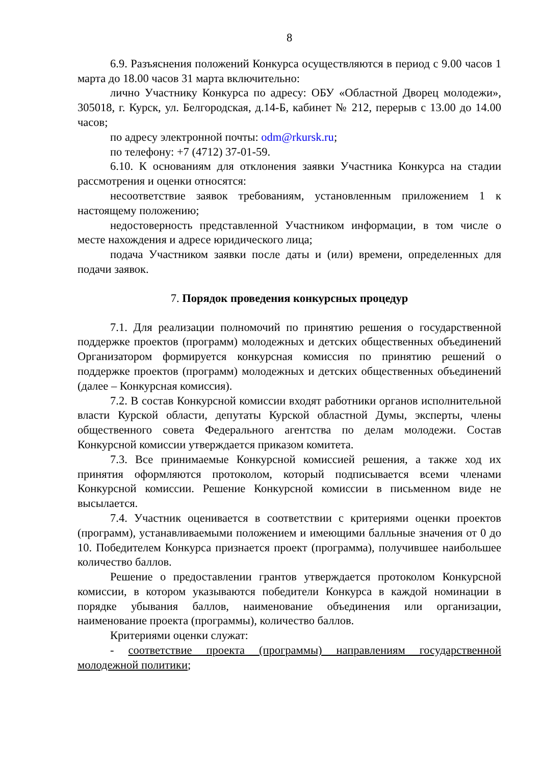8
6.9. Разъяснения положений Конкурса осуществляются в период с 9.00 часов 1 марта до 18.00 часов 31 марта включительно:
лично Участнику Конкурса по адресу: ОБУ «Областной Дворец молодежи», 305018, г. Курск, ул. Белгородская, д.14-Б, кабинет № 212, перерыв с 13.00 до 14.00 часов;
по адресу электронной почты: odm@rkursk.ru;
по телефону: +7 (4712) 37-01-59.
6.10. К основаниям для отклонения заявки Участника Конкурса на стадии рассмотрения и оценки относятся:
несоответствие заявок требованиям, установленным приложением 1 к настоящему положению;
недостоверность представленной Участником информации, в том числе о месте нахождения и адресе юридического лица;
подача Участником заявки после даты и (или) времени, определенных для подачи заявок.
7. Порядок проведения конкурсных процедур
7.1. Для реализации полномочий по принятию решения о государственной поддержке проектов (программ) молодежных и детских общественных объединений Организатором формируется конкурсная комиссия по принятию решений о поддержке проектов (программ) молодежных и детских общественных объединений (далее – Конкурсная комиссия).
7.2. В состав Конкурсной комиссии входят работники органов исполнительной власти Курской области, депутаты Курской областной Думы, эксперты, члены общественного совета Федерального агентства по делам молодежи. Состав Конкурсной комиссии утверждается приказом комитета.
7.3. Все принимаемые Конкурсной комиссией решения, а также ход их принятия оформляются протоколом, который подписывается всеми членами Конкурсной комиссии. Решение Конкурсной комиссии в письменном виде не высылается.
7.4. Участник оценивается в соответствии с критериями оценки проектов (программ), устанавливаемыми положением и имеющими балльные значения от 0 до 10. Победителем Конкурса признается проект (программа), получившее наибольшее количество баллов.
Решение о предоставлении грантов утверждается протоколом Конкурсной комиссии, в котором указываются победители Конкурса в каждой номинации в порядке убывания баллов, наименование объединения или организации, наименование проекта (программы), количество баллов.
Критериями оценки служат:
- соответствие проекта (программы) направлениям государственной молодежной политики;